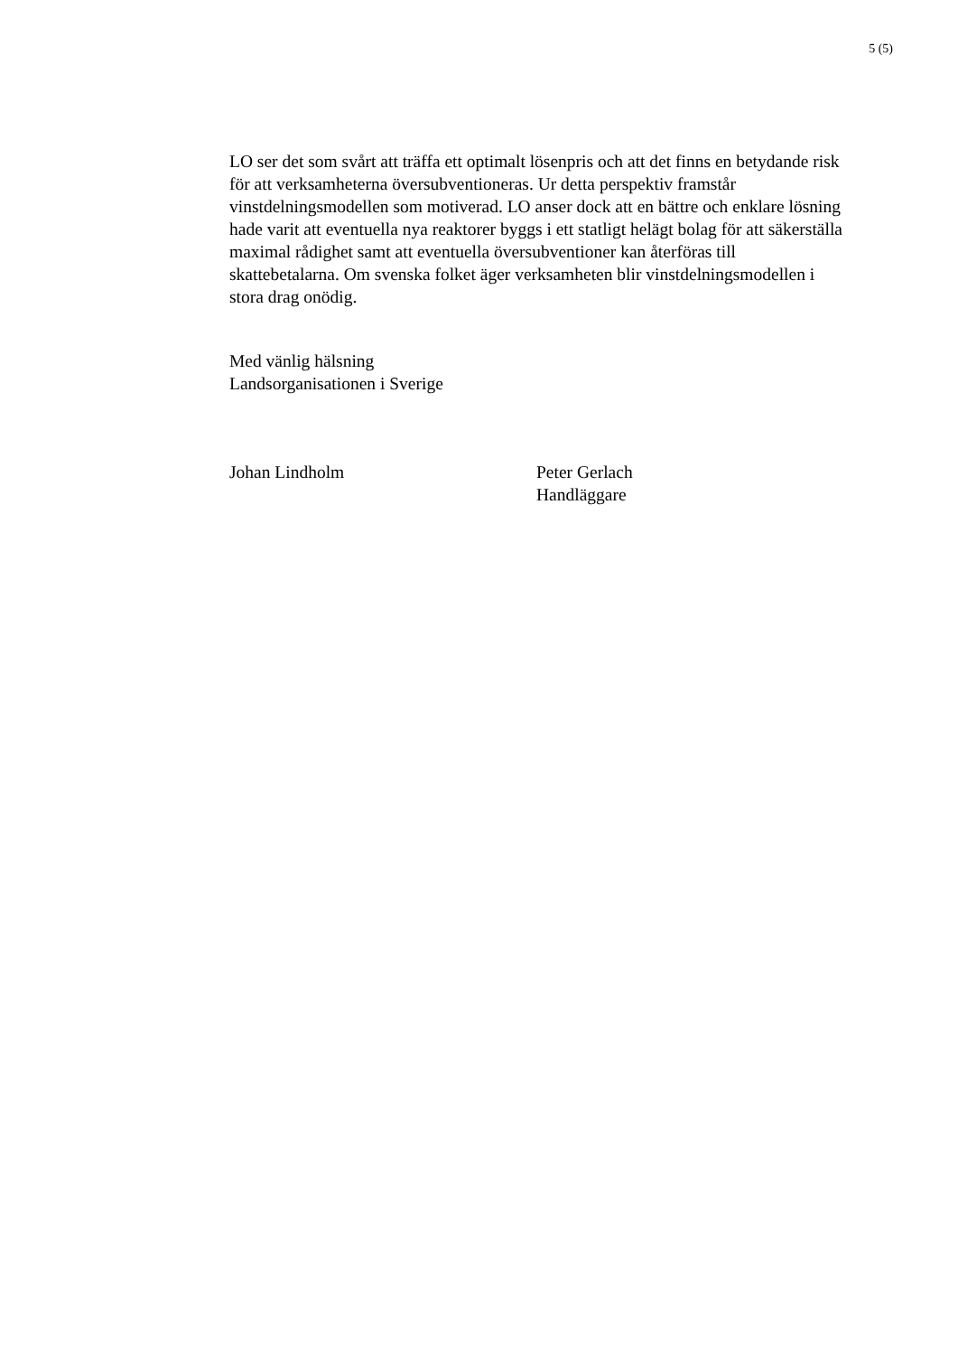5 (5)
LO ser det som svårt att träffa ett optimalt lösenpris och att det finns en betydande risk för att verksamheterna översubventioneras. Ur detta perspektiv framstår vinstdelningsmodellen som motiverad. LO anser dock att en bättre och enklare lösning hade varit att eventuella nya reaktorer byggs i ett statligt helägt bolag för att säkerställa maximal rådighet samt att eventuella översubventioner kan återföras till skattebetalarna. Om svenska folket äger verksamheten blir vinstdelningsmodellen i stora drag onödig.
Med vänlig hälsning
Landsorganisationen i Sverige
Johan Lindholm Peter Gerlach
Handläggare